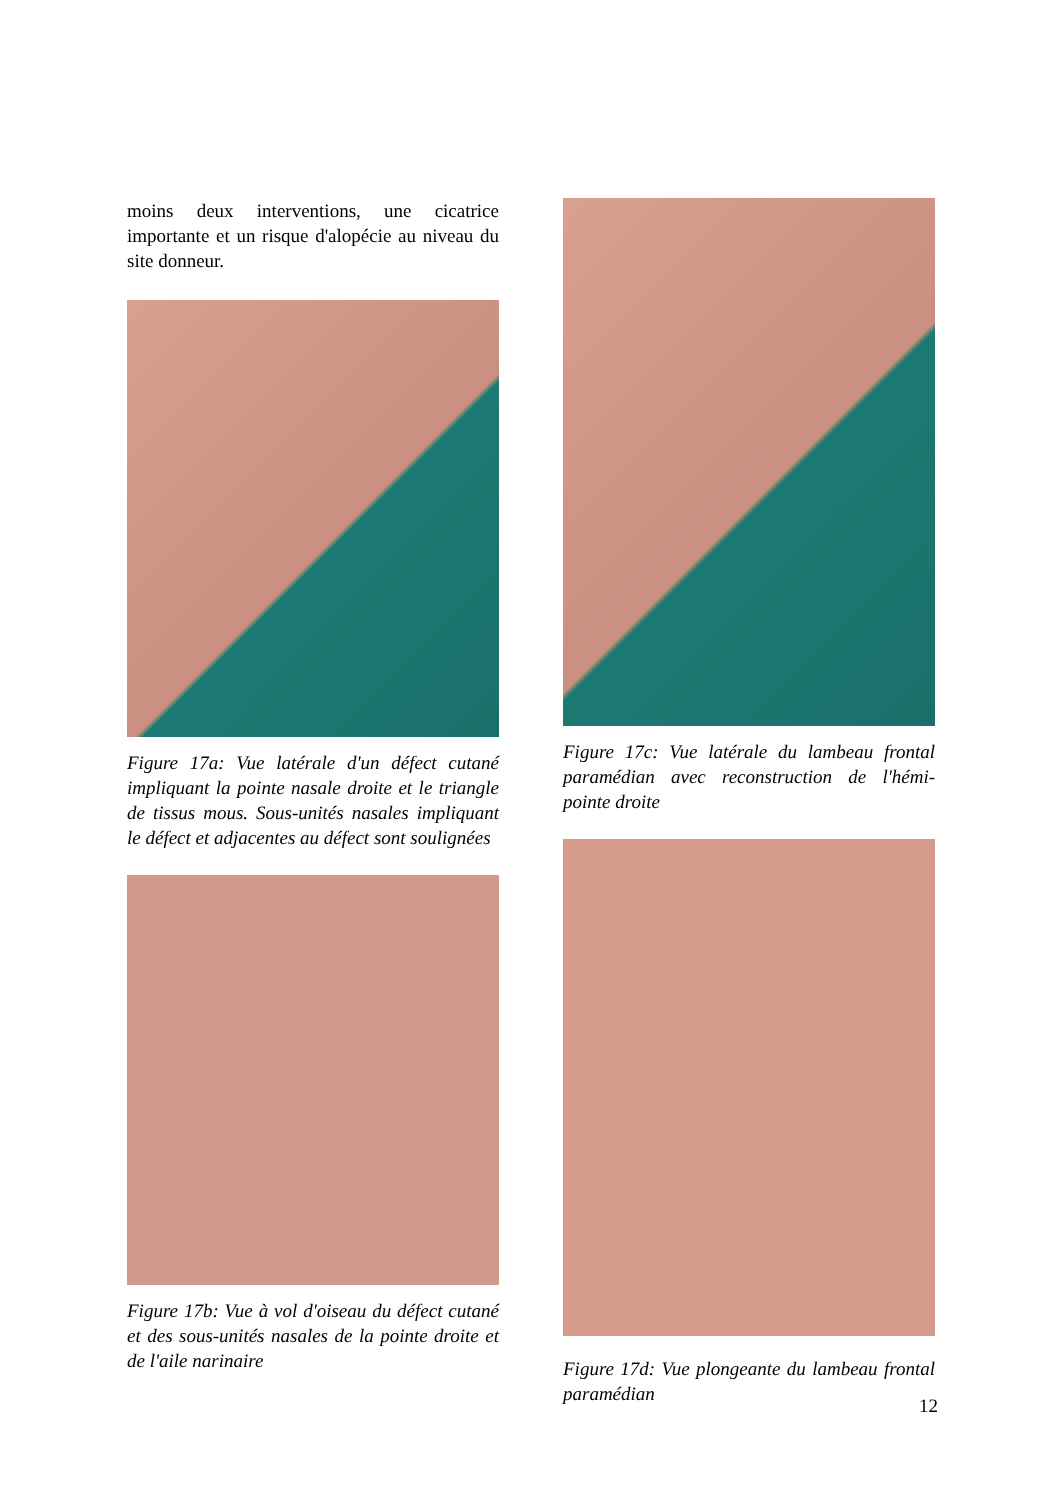moins deux interventions, une cicatrice importante et un risque d'alopécie au niveau du site donneur.
Figure 17a: Vue latérale d'un défect cutané impliquant la pointe nasale droite et le triangle de tissus mous. Sous-unités nasales impliquant le défect et adjacentes au défect sont soulignées
Figure 17b: Vue à vol d'oiseau du défect cutané et des sous-unités nasales de la pointe droite et de l'aile narinaire
Figure 17c: Vue latérale du lambeau frontal paramédian avec reconstruction de l'hémi-pointe droite
Figure 17d: Vue plongeante du lambeau frontal paramédian
12